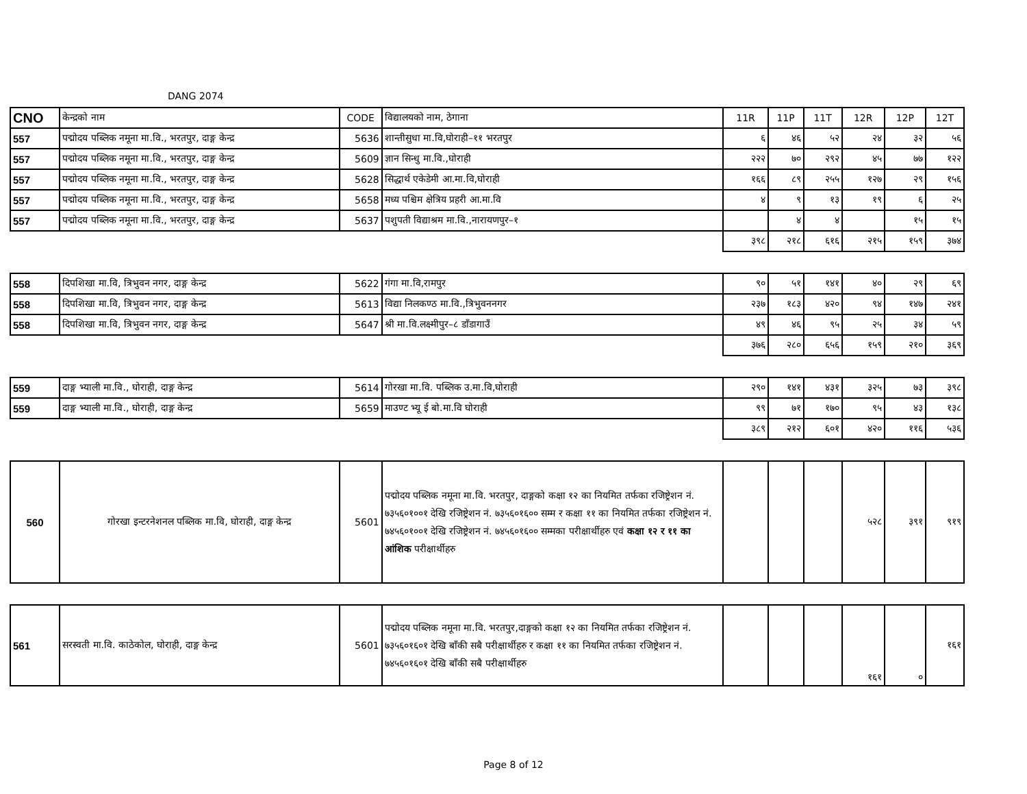DANG 2074
| CNO | केन्द्रको नाम | CODE | विद्यालयको नाम, ठेगाना | 11R | 11P | 11T | 12R | 12P | 12T |
| --- | --- | --- | --- | --- | --- | --- | --- | --- | --- |
| 557 | पद्मोदय पब्लिक नमूना मा.वि., भरतपुर, दाङ्ग केन्द्र | 5636 | शान्तीसुधा मा.वि,घोराही–११ भरतपुर | ६ | ४६ | ५२ | २४ | ३२ | ५६ |
| 557 | पद्मोदय पब्लिक नमूना मा.वि., भरतपुर, दाङ्ग केन्द्र | 5609 | ज्ञान सिन्धु मा.वि.,घोराही | २२२ | ७० | २९२ | ४५ | ७७ | १२२ |
| 557 | पद्मोदय पब्लिक नमूना मा.वि., भरतपुर, दाङ्ग केन्द्र | 5628 | सिद्धार्थ एकेडेमी आ.मा.वि,घोराही | १६६ | ८९ | २५५ | १२७ | २९ | १५६ |
| 557 | पद्मोदय पब्लिक नमूना मा.वि., भरतपुर, दाङ्ग केन्द्र | 5658 | मध्य पश्चिम क्षेत्रिय प्रहरी आ.मा.वि | ४ | ९ | १३ | १९ | ६ | २५ |
| 557 | पद्मोदय पब्लिक नमूना मा.वि., भरतपुर, दाङ्ग केन्द्र | 5637 | पशुपती विद्याश्रम मा.वि.,नारायणपुर–१ | | ४ | ४ | | १५ | १५ |
| | | | | ३९८ | २१८ | ६१६ | २१५ | १५९ | ३७४ |
| 558 | दिपशिखा मा.वि, त्रिभुवन नगर, दाङ्ग केन्द्र | 5622 | गंगा मा.वि,रामपुर | ९० | ५१ | १४१ | ४० | २९ | ६९ |
| 558 | दिपशिखा मा.वि, त्रिभुवन नगर, दाङ्ग केन्द्र | 5613 | विद्या निलकण्ठ मा.वि.,त्रिभुवननगर | २३७ | १८३ | ४२० | ९४ | १४७ | २४१ |
| 558 | दिपशिखा मा.वि, त्रिभुवन नगर, दाङ्ग केन्द्र | 5647 | श्री मा.वि.लक्ष्मीपुर–८ डाँडागाउँ | ४९ | ४६ | ९५ | २५ | ३४ | ५९ |
| | | | | ३७६ | २८० | ६५६ | १५९ | २१० | ३६९ |
| 559 | दाङ्ग भ्याली मा.वि., घोराही, दाङ्ग केन्द्र | 5614 | गोरखा मा.वि. पब्लिक उ.मा.वि,घोराही | २९० | १४१ | ४३१ | ३२५ | ७३ | ३९८ |
| 559 | दाङ्ग भ्याली मा.वि., घोराही, दाङ्ग केन्द्र | 5659 | माउण्ट भ्यू ई बो.मा.वि घोराही | ९९ | ७१ | १७० | ९५ | ४३ | १३८ |
| | | | | ३८९ | २१२ | ६०१ | ४२० | ११६ | ५३६ |
| 560 | गोरखा इन्टरनेशनल पब्लिक मा.वि, घोराही, दाङ्ग केन्द्र | 5601 | पद्मोदय पब्लिक नमूना मा.वि. भरतपुर, दाङ्गको कक्षा १२ का नियमित तर्फका रजिष्ट्रेशन नं. ७३५६०१००१ देखि रजिष्ट्रेशन नं. ७३५६०१६०० सम्म र कक्षा ११ का नियमित तर्फका रजिष्ट्रेशन नं. ७४५६०१००१ देखि रजिष्ट्रेशन नं. ७४५६०१६०० सम्मका परीक्षार्थीहरु एवं कक्षा १२ र ११ का आंशिक परीक्षार्थीहरु | | | | ५२८ | ३९१ | ९१९ |
| 561 | सरस्वती मा.वि. काठेकोल, घोराही, दाङ्ग केन्द्र | 5601 | पद्मोदय पब्लिक नमूना मा.वि. भरतपुर,दाङ्गको कक्षा १२ का नियमित तर्फका रजिष्ट्रेशन नं. ७३५६०१६०१ देखि बाँकी सबै परीक्षार्थीहरु र कक्षा ११ का नियमित तर्फका रजिष्ट्रेशन नं. ७४५६०१६०१ देखि बाँकी सबै परीक्षार्थीहरु | | | | १६१ | ० | १६१ |
Page 8 of 12